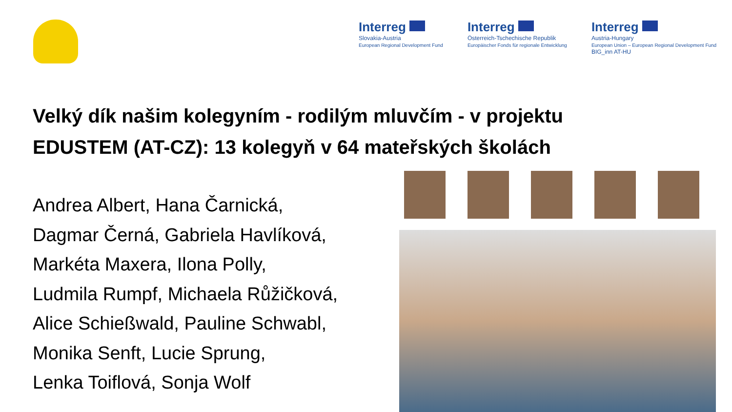Interreg
Slovakia-Austria
European Regional Development Fund
Interreg
Österreich-Tschechische Republik
Europäischer Fonds für regionale Entwicklung
Interreg
Austria-Hungary
European Union – European Regional Development Fund
BIG_inn AT-HU
Velký dík našim kolegyním - rodilým mluvčím - v projektu
EDUSTEM (AT-CZ): 13 kolegyň v 64 mateřských školách
Andrea Albert, Hana Čarnická,
Dagmar Černá, Gabriela Havlíková,
Markéta Maxera, Ilona Polly,
Ludmila Rumpf, Michaela Růžičková,
Alice Schießwald, Pauline Schwabl,
Monika Senft, Lucie Sprung,
Lenka Toiflová, Sonja Wolf